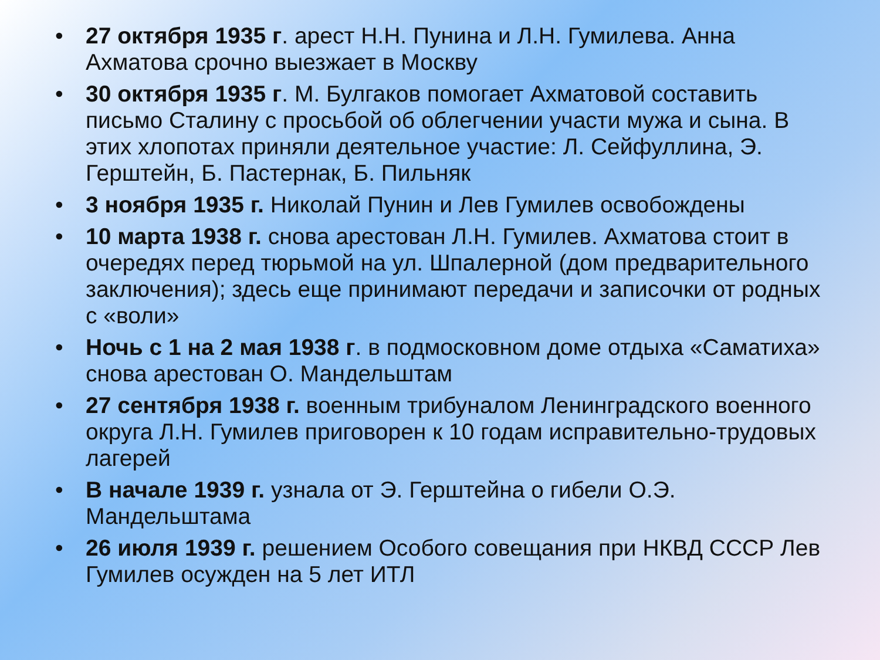• 27 октября 1935 г. арест Н.Н. Пунина и Л.Н. Гумилева. Анна Ахматова срочно выезжает в Москву
• 30 октября 1935 г. М. Булгаков помогает Ахматовой составить письмо Сталину с просьбой об облегчении участи мужа и сына. В этих хлопотах приняли деятельное участие: Л. Сейфуллина, Э. Герштейн, Б. Пастернак, Б. Пильняк
• 3 ноября 1935 г. Николай Пунин и Лев Гумилев освобождены
• 10 марта 1938 г. снова арестован Л.Н. Гумилев. Ахматова стоит в очередях перед тюрьмой на ул. Шпалерной (дом предварительного заключения); здесь еще принимают передачи и записочки от родных с «воли»
• Ночь с 1 на 2 мая 1938 г. в подмосковном доме отдыха «Саматиха» снова арестован О. Мандельштам
• 27 сентября 1938 г. военным трибуналом Ленинградского военного округа Л.Н. Гумилев приговорен к 10 годам исправительно-трудовых лагерей
• В начале 1939 г. узнала от Э. Герштейна о гибели О.Э. Мандельштама
• 26 июля 1939 г. решением Особого совещания при НКВД СССР Лев Гумилев осужден на 5 лет ИТЛ